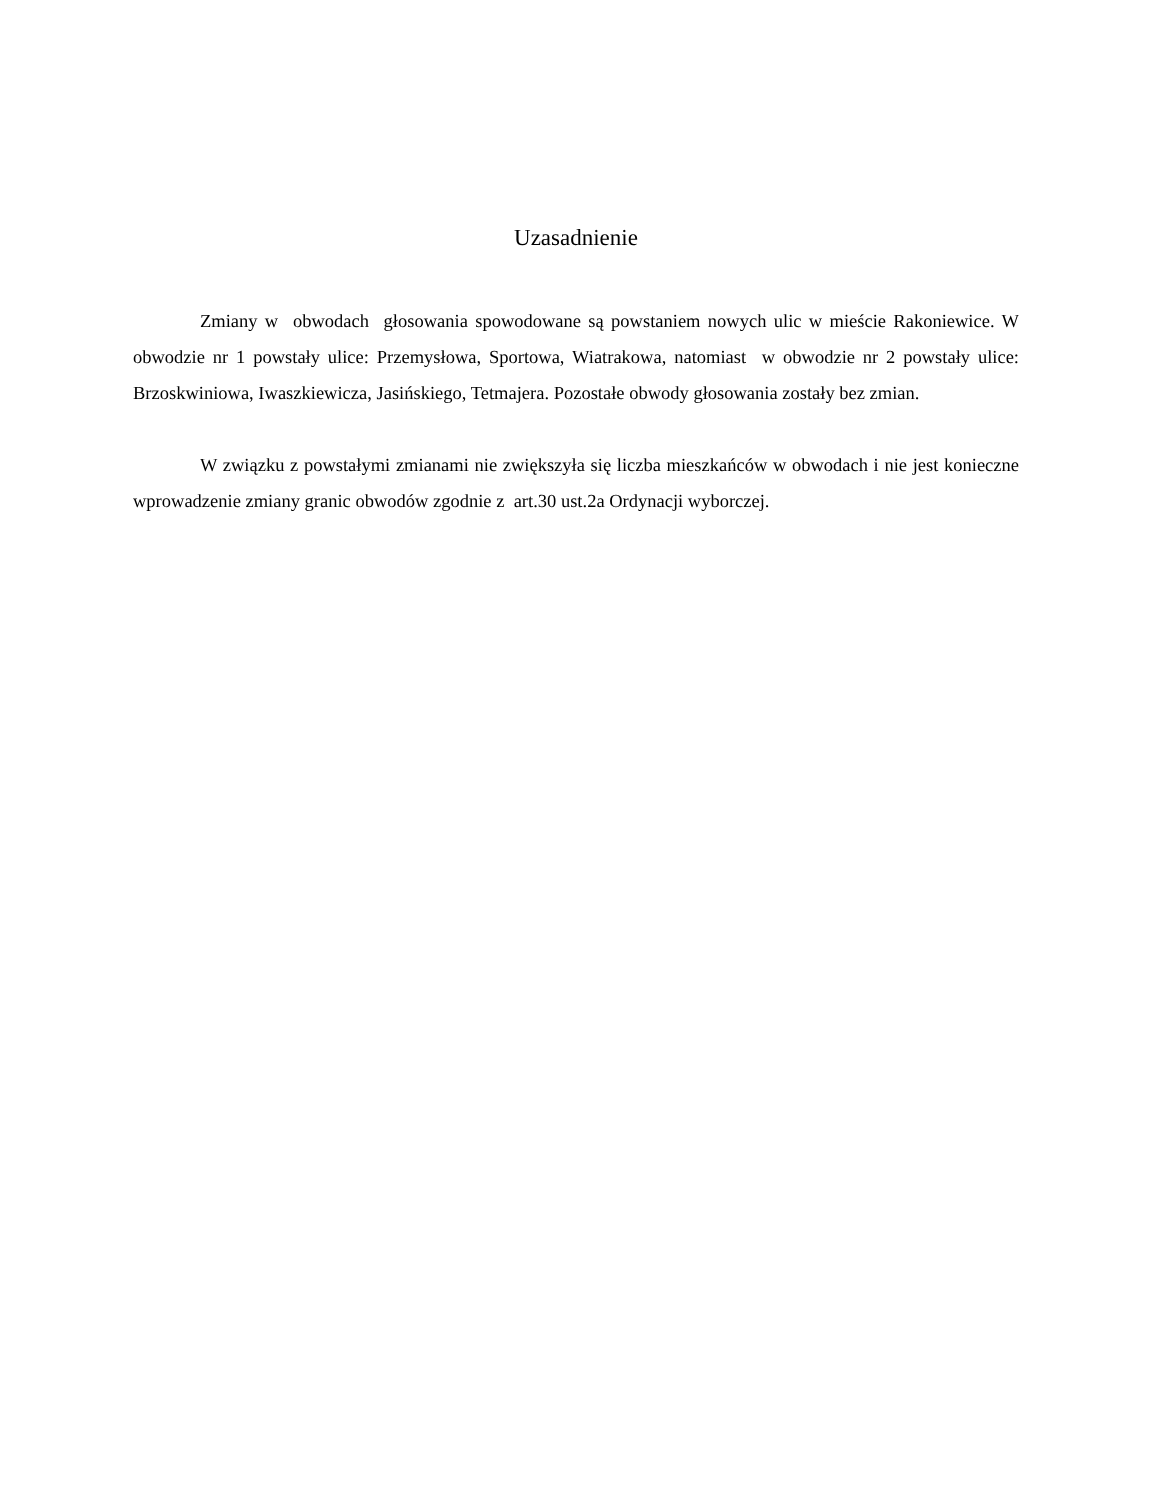Uzasadnienie
Zmiany w obwodach głosowania spowodowane są powstaniem nowych ulic w mieście Rakoniewice. W obwodzie nr 1 powstały ulice: Przemysłowa, Sportowa, Wiatrakowa, natomiast w obwodzie nr 2 powstały ulice: Brzoskwiniowa, Iwaszkiewicza, Jasińskiego, Tetmajera. Pozostałe obwody głosowania zostały bez zmian.
W związku z powstałymi zmianami nie zwiększyła się liczba mieszkańców w obwodach i nie jest konieczne wprowadzenie zmiany granic obwodów zgodnie z art.30 ust.2a Ordynacji wyborczej.